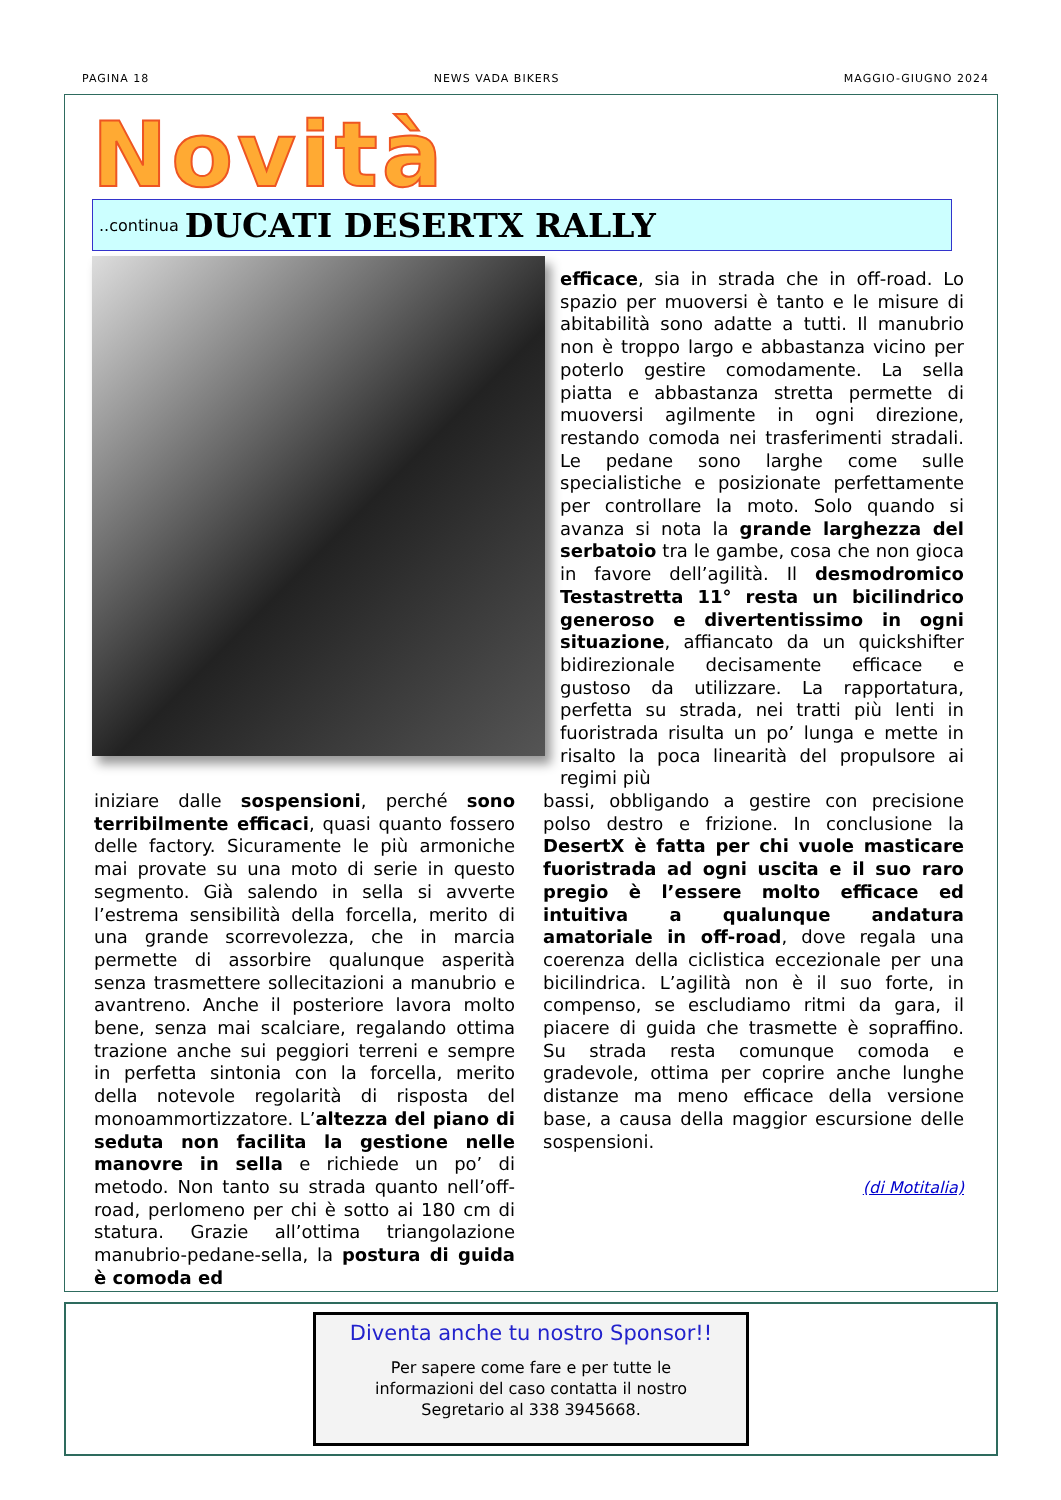PAGINA 18 NEWS VADA BIKERS MAGGIO-GIUGNO 2024
Novità ..continua DUCATI DESERTX RALLY
iniziare dalle sospensioni, perché sono terribilmente efficaci, quasi quanto fossero delle factory. Sicuramente le più armoniche mai provate su una moto di serie in questo segmento. Già salendo in sella si avverte l’estrema sensibilità della forcella, merito di una grande scorrevolezza, che in marcia permette di assorbire qualunque asperità senza trasmettere sollecitazioni a manubrio e avantreno. Anche il posteriore lavora molto bene, senza mai scalciare, regalando ottima trazione anche sui peggiori terreni e sempre in perfetta sintonia con la forcella, merito della notevole regolarità di risposta del monoammortizzatore. L’altezza del piano di seduta non facilita la gestione nelle manovre in sella e richiede un po’ di metodo. Non tanto su strada quanto nell’off-road, perlomeno per chi è sotto ai 180 cm di statura. Grazie all’ottima triangolazione manubrio-pedane-sella, la postura di guida è comoda ed
efficace, sia in strada che in off-road. Lo spazio per muoversi è tanto e le misure di abitabilità sono adatte a tutti. Il manubrio non è troppo largo e abbastanza vicino per poterlo gestire comodamente. La sella piatta e abbastanza stretta permette di muoversi agilmente in ogni direzione, restando comoda nei trasferimenti stradali. Le pedane sono larghe come sulle specialistiche e posizionate perfettamente per controllare la moto. Solo quando si avanza si nota la grande larghezza del serbatoio tra le gambe, cosa che non gioca in favore dell’agilità. Il desmodromico Testastretta 11° resta un bicilindrico generoso e divertentissimo in ogni situazione, affiancato da un quickshifter bidirezionale decisamente efficace e gustoso da utilizzare. La rapportatura, perfetta su strada, nei tratti più lenti in fuoristrada risulta un po’ lunga e mette in risalto la poca linearità del propulsore ai regimi più
bassi, obbligando a gestire con precisione polso destro e frizione. In conclusione la DesertX è fatta per chi vuole masticare fuoristrada ad ogni uscita e il suo raro pregio è l’essere molto efficace ed intuitiva a qualunque andatura amatoriale in off-road, dove regala una coerenza della ciclistica eccezionale per una bicilindrica. L’agilità non è il suo forte, in compenso, se escludiamo ritmi da gara, il piacere di guida che trasmette è sopraffino. Su strada resta comunque comoda e gradevole, ottima per coprire anche lunghe distanze ma meno efficace della versione base, a causa della maggior escursione delle sospensioni.
(di Motitalia)
Diventa anche tu nostro Sponsor!!
Per sapere come fare e per tutte le
informazioni del caso contatta il nostro
Segretario al 338 3945668.